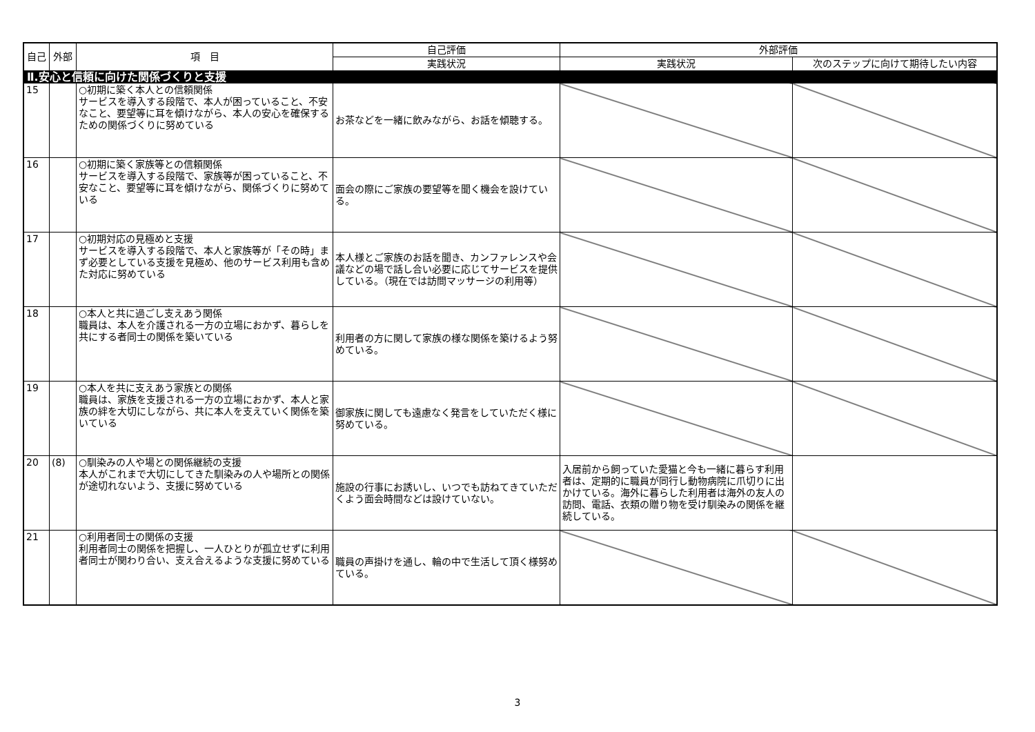| 自己 | 外部 | 項 目 | 自己評価 | 外部評価 | |
| --- | --- | --- | --- | --- | --- |
| | | | 実践状況 | 実践状況 | 次のステップに向けて期待したい内容 |
| Ⅱ.安心と信頼に向けた関係づくりと支援 | | | | | |
| 15 | | ○初期に築く本人との信頼関係 サービスを導入する段階で、本人が困っていること、不安なこと、要望等に耳を傾けながら、本人の安心を確保するための関係づくりに努めている | お茶などを一緒に飲みながら、お話を傾聴する。 | | |
| 16 | | ○初期に築く家族等との信頼関係 サービスを導入する段階で、家族等が困っていること、不安なこと、要望等に耳を傾けながら、関係づくりに努めている | 面会の際にご家族の要望等を聞く機会を設けている。 | | |
| 17 | | ○初期対応の見極めと支援 サービスを導入する段階で、本人と家族等が「その時」まず必要としている支援を見極め、他のサービス利用も含めた対応に努めている | 本人様とご家族のお話を聞き、カンファレンスや会議などの場で話し合い必要に応じてサービスを提供している。（現在では訪問マッサージの利用等） | | |
| 18 | | ○本人と共に過ごし支えあう関係 職員は、本人を介護される一方の立場におかず、暮らしを共にする者同士の関係を築いている | 利用者の方に関して家族の様な関係を築けるよう努めている。 | | |
| 19 | | ○本人を共に支えあう家族との関係 職員は、家族を支援される一方の立場におかず、本人と家族の絆を大切にしながら、共に本人を支えていく関係を築いている | 御家族に関しても遠慮なく発言をしていただく様に努めている。 | | |
| 20 | (8) | ○馴染みの人や場との関係継続の支援 本人がこれまで大切にしてきた馴染みの人や場所との関係が途切れないよう、支援に努めている | 施設の行事にお誘いし、いつでも訪ねてきていただくよう面会時間などは設けていない。 | 入居前から飼っていた愛猫と今も一緒に暮らす利用者は、定期的に職員が同行し動物病院に爪切りに出かけている。海外に暮らした利用者は海外の友人の訪問、電話、衣類の贈り物を受け馴染みの関係を継続している。 | |
| 21 | | ○利用者同士の関係の支援 利用者同士の関係を把握し、一人ひとりが孤立せずに利用者同士が関わり合い、支え合えるような支援に努めている | 職員の声掛けを通し、輪の中で生活して頂く様努めている。 | | |
3